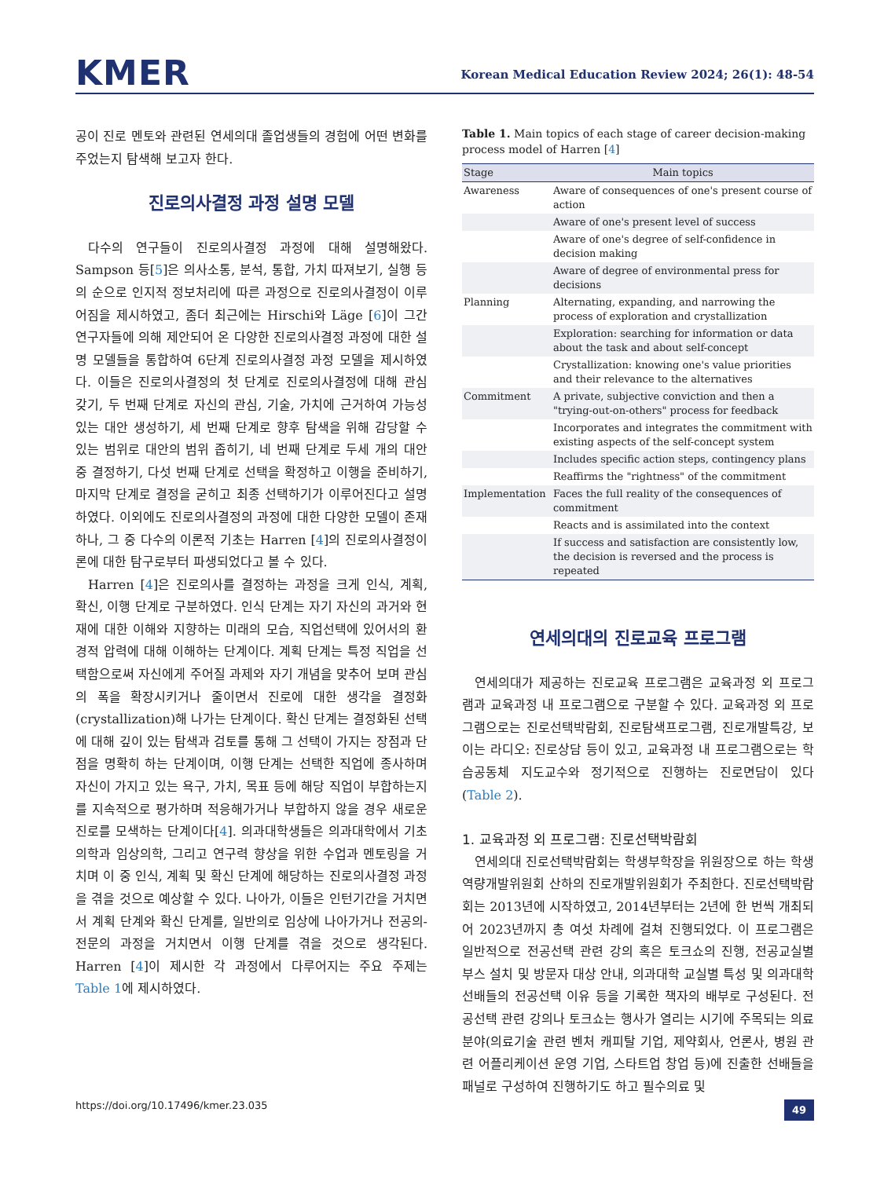KMER
Korean Medical Education Review 2024; 26(1): 48-54
공이 진로 멘토와 관련된 연세의대 졸업생들의 경험에 어떤 변화를 주었는지 탐색해 보고자 한다.
진로의사결정 과정 설명 모델
다수의 연구들이 진로의사결정 과정에 대해 설명해왔다. Sampson 등[5]은 의사소통, 분석, 통합, 가치 따져보기, 실행 등의 순으로 인지적 정보처리에 따른 과정으로 진로의사결정이 이루어짐을 제시하였고, 좀더 최근에는 Hirschi와 Läge [6]이 그간 연구자들에 의해 제안되어 온 다양한 진로의사결정 과정에 대한 설명 모델들을 통합하여 6단계 진로의사결정 과정 모델을 제시하였다. 이들은 진로의사결정의 첫 단계로 진로의사결정에 대해 관심 갖기, 두 번째 단계로 자신의 관심, 기술, 가치에 근거하여 가능성 있는 대안 생성하기, 세 번째 단계로 향후 탐색을 위해 감당할 수 있는 범위로 대안의 범위 좁히기, 네 번째 단계로 두세 개의 대안 중 결정하기, 다섯 번째 단계로 선택을 확정하고 이행을 준비하기, 마지막 단계로 결정을 굳히고 최종 선택하기가 이루어진다고 설명하였다. 이외에도 진로의사결정의 과정에 대한 다양한 모델이 존재하나, 그 중 다수의 이론적 기초는 Harren [4]의 진로의사결정이론에 대한 탐구로부터 파생되었다고 볼 수 있다.
Harren [4]은 진로의사를 결정하는 과정을 크게 인식, 계획, 확신, 이행 단계로 구분하였다. 인식 단계는 자기 자신의 과거와 현재에 대한 이해와 지향하는 미래의 모습, 직업선택에 있어서의 환경적 압력에 대해 이해하는 단계이다. 계획 단계는 특정 직업을 선택함으로써 자신에게 주어질 과제와 자기 개념을 맞추어 보며 관심의 폭을 확장시키거나 줄이면서 진로에 대한 생각을 결정화(crystallization)해 나가는 단계이다. 확신 단계는 결정화된 선택에 대해 깊이 있는 탐색과 검토를 통해 그 선택이 가지는 장점과 단점을 명확히 하는 단계이며, 이행 단계는 선택한 직업에 종사하며 자신이 가지고 있는 욕구, 가치, 목표 등에 해당 직업이 부합하는지를 지속적으로 평가하며 적응해가거나 부합하지 않을 경우 새로운 진로를 모색하는 단계이다[4]. 의과대학생들은 의과대학에서 기초의학과 임상의학, 그리고 연구력 향상을 위한 수업과 멘토링을 거치며 이 중 인식, 계획 및 확신 단계에 해당하는 진로의사결정 과정을 겪을 것으로 예상할 수 있다. 나아가, 이들은 인턴기간을 거치면서 계획 단계와 확신 단계를, 일반의로 임상에 나아가거나 전공의-전문의 과정을 거치면서 이행 단계를 겪을 것으로 생각된다. Harren [4]이 제시한 각 과정에서 다루어지는 주요 주제는 Table 1에 제시하였다.
Table 1. Main topics of each stage of career decision-making process model of Harren [4]
| Stage | Main topics |
| --- | --- |
| Awareness | Aware of consequences of one's present course of action |
| | Aware of one's present level of success |
| | Aware of one's degree of self-confidence in decision making |
| | Aware of degree of environmental press for decisions |
| Planning | Alternating, expanding, and narrowing the process of exploration and crystallization |
| | Exploration: searching for information or data about the task and about self-concept |
| | Crystallization: knowing one's value priorities and their relevance to the alternatives |
| Commitment | A private, subjective conviction and then a "trying-out-on-others" process for feedback |
| | Incorporates and integrates the commitment with existing aspects of the self-concept system |
| | Includes specific action steps, contingency plans |
| | Reaffirms the "rightness" of the commitment |
| Implementation | Faces the full reality of the consequences of commitment |
| | Reacts and is assimilated into the context |
| | If success and satisfaction are consistently low, the decision is reversed and the process is repeated |
연세의대의 진로교육 프로그램
연세의대가 제공하는 진로교육 프로그램은 교육과정 외 프로그램과 교육과정 내 프로그램으로 구분할 수 있다. 교육과정 외 프로그램으로는 진로선택박람회, 진로탐색프로그램, 진로개발특강, 보이는 라디오: 진로상담 등이 있고, 교육과정 내 프로그램으로는 학습공동체 지도교수와 정기적으로 진행하는 진로면담이 있다(Table 2).
1. 교육과정 외 프로그램: 진로선택박람회
연세의대 진로선택박람회는 학생부학장을 위원장으로 하는 학생역량개발위원회 산하의 진로개발위원회가 주최한다. 진로선택박람회는 2013년에 시작하였고, 2014년부터는 2년에 한 번씩 개최되어 2023년까지 총 여섯 차례에 걸쳐 진행되었다. 이 프로그램은 일반적으로 전공선택 관련 강의 혹은 토크쇼의 진행, 전공교실별 부스 설치 및 방문자 대상 안내, 의과대학 교실별 특성 및 의과대학 선배들의 전공선택 이유 등을 기록한 책자의 배부로 구성된다. 전공선택 관련 강의나 토크쇼는 행사가 열리는 시기에 주목되는 의료분야(의료기술 관련 벤처 캐피탈 기업, 제약회사, 언론사, 병원 관련 어플리케이션 운영 기업, 스타트업 창업 등)에 진출한 선배들을 패널로 구성하여 진행하기도 하고 필수의료 및
https://doi.org/10.17496/kmer.23.035 49